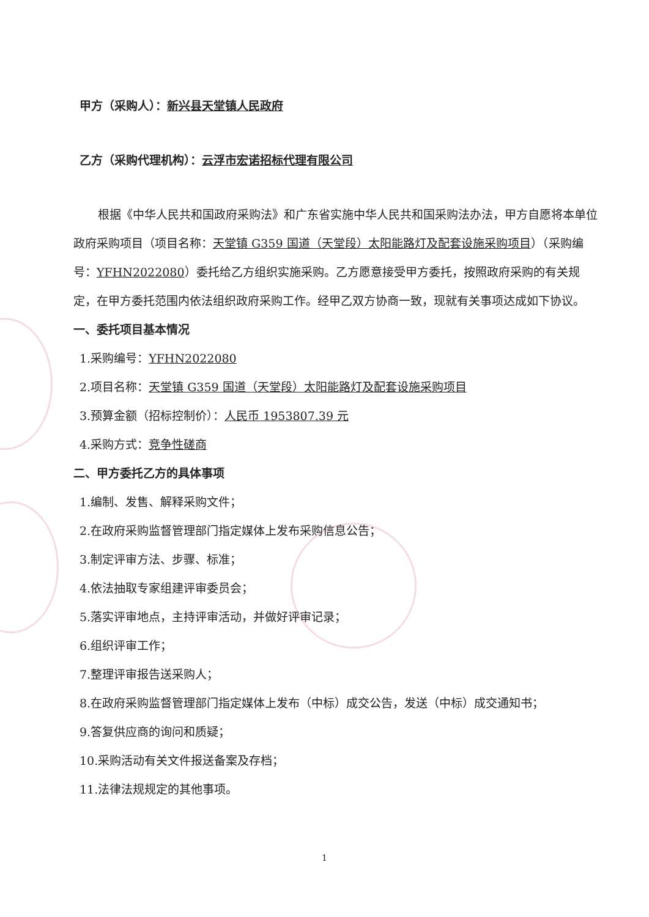甲方（采购人）：新兴县天堂镇人民政府
乙方（采购代理机构）：云浮市宏诺招标代理有限公司
根据《中华人民共和国政府采购法》和广东省实施中华人民共和国采购法办法，甲方自愿将本单位政府采购项目（项目名称：天堂镇 G359 国道（天堂段）太阳能路灯及配套设施采购项目）（采购编号：YFHN2022080）委托给乙方组织实施采购。乙方愿意接受甲方委托，按照政府采购的有关规定，在甲方委托范围内依法组织政府采购工作。经甲乙双方协商一致，现就有关事项达成如下协议。
一、委托项目基本情况
1.采购编号：YFHN2022080
2.项目名称：天堂镇 G359 国道（天堂段）太阳能路灯及配套设施采购项目
3.预算金额（招标控制价）：人民币 1953807.39 元
4.采购方式：竞争性磋商
二、甲方委托乙方的具体事项
1.编制、发售、解释采购文件；
2.在政府采购监督管理部门指定媒体上发布采购信息公告；
3.制定评审方法、步骤、标准；
4.依法抽取专家组建评审委员会；
5.落实评审地点，主持评审活动，并做好评审记录；
6.组织评审工作；
7.整理评审报告送采购人；
8.在政府采购监督管理部门指定媒体上发布（中标）成交公告，发送（中标）成交通知书；
9.答复供应商的询问和质疑；
10.采购活动有关文件报送备案及存档；
11.法律法规规定的其他事项。
1